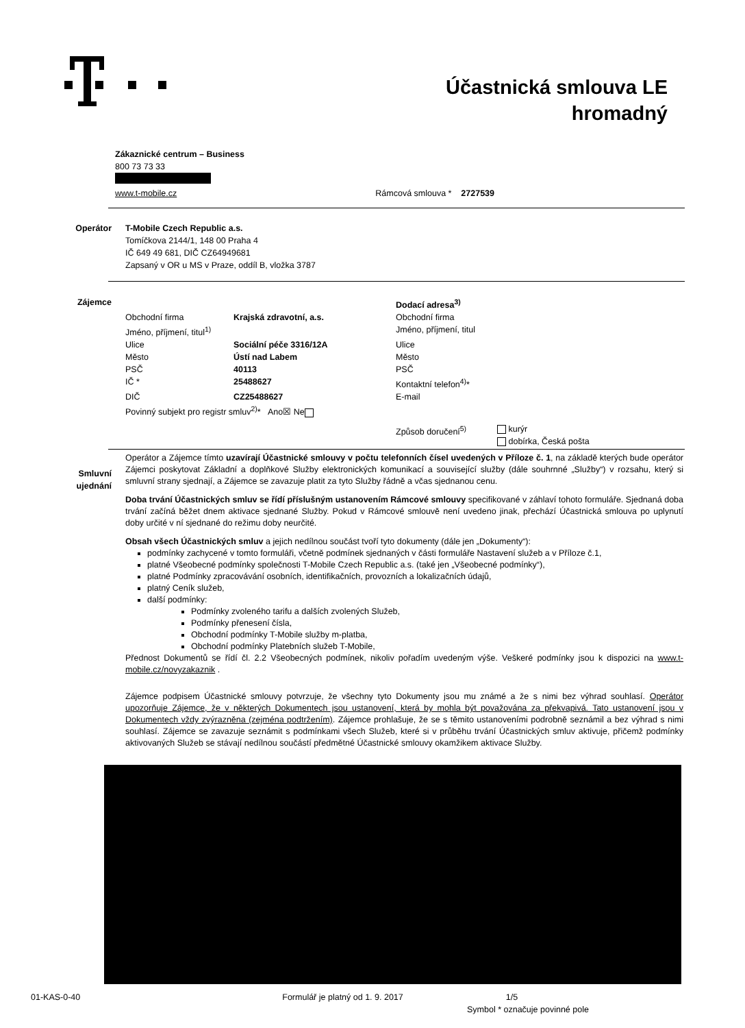Účastnická smlouva LE
hromadný
Zákaznické centrum – Business
800 73 73 33
www.t-mobile.cz Rámcová smlouva * 2727539
| Operátor | T-Mobile Czech Republic a.s. Tomíčkova 2144/1, 148 00 Praha 4 IČ 649 49 681, DIČ CZ64949681 Zapsaný v OR u MS v Praze, oddíl B, vložka 3787 |
| Zájemce | / / / Dodací adresa<sup>3)</sup> / / / Obchodní firma / Krajská zdravotní, a.s. / Obchodní firma / / / Jméno, příjmení, titul<sup>1)</sup> / / Jméno, příjmení, titul / / / Ulice / Sociální péče 3316/12A / Ulice / / / Město / Ústí nad Labem / Město / / / PSČ / 40113 / PSČ / / / IČ * / 25488627 / Kontaktní telefon<sup>4)</sup>* / / / DIČ / CZ25488627 / E-mail / / / Povinný subjekt pro registr smluv<sup>2)</sup>* Ano☒ Ne / / / / / / / Způsob doručení<sup>5)</sup> / kurýr dobírka, Česká pošta / |
| Smluvní ujednání | Operátor a Zájemce tímto uzavírají Účastnické smlouvy v počtu telefonních čísel uvedených v Příloze č. 1 , na základě kterých bude operátor Zájemci poskytovat Základní a doplňkové Služby elektronických komunikací a související služby (dále souhrnné „Služby“) v rozsahu, který si smluvní strany sjednají, a Zájemce se zavazuje platit za tyto Služby řádně a včas sjednanou cenu. Doba trvání Účastnických smluv se řídí příslušným ustanovením Rámcové smlouvy specifikované v záhlaví tohoto formuláře. Sjednaná doba trvání začíná běžet dnem aktivace sjednané Služby. Pokud v Rámcové smlouvě není uvedeno jinak, přechází Účastnická smlouva po uplynutí doby určité v ní sjednané do režimu doby neurčité. Obsah všech Účastnických smluv a jejich nedílnou součást tvoří tyto dokumenty (dále jen „Dokumenty“): podmínky zachycené v tomto formuláři, včetně podmínek sjednaných v části formuláře Nastavení služeb a v Příloze č.1, platné Všeobecné podmínky společnosti T-Mobile Czech Republic a.s. (také jen „Všeobecné podmínky“), platné Podmínky zpracovávání osobních, identifikačních, provozních a lokalizačních údajů, platný Ceník služeb, další podmínky: Podmínky zvoleného tarifu a dalších zvolených Služeb, Podmínky přenesení čísla, Obchodní podmínky T-Mobile služby m-platba, Obchodní podmínky Platebních služeb T-Mobile, Přednost Dokumentů se řídí čl. 2.2 Všeobecných podmínek, nikoliv pořadím uvedeným výše. Veškeré podmínky jsou k dispozici na www.t-mobile.cz/novyzakaznik . Zájemce podpisem Účastnické smlouvy potvrzuje, že všechny tyto Dokumenty jsou mu známé a že s nimi bez výhrad souhlasí. Operátor upozorňuje Zájemce, že v některých Dokumentech jsou ustanovení, která by mohla být považována za překvapivá. Tato ustanovení jsou v Dokumentech vždy zvýrazněna (zejména podtržením) . Zájemce prohlašuje, že se s těmito ustanoveními podrobně seznámil a bez výhrad s nimi souhlasí. Zájemce se zavazuje seznámit s podmínkami všech Služeb, které si v průběhu trvání Účastnických smluv aktivuje, přičemž podmínky aktivovaných Služeb se stávají nedílnou součástí předmětné Účastnické smlouvy okamžikem aktivace Služby. |
01-KAS-0-40 Formulář je platný od 1. 9. 2017 1/5
Symbol * označuje povinné pole